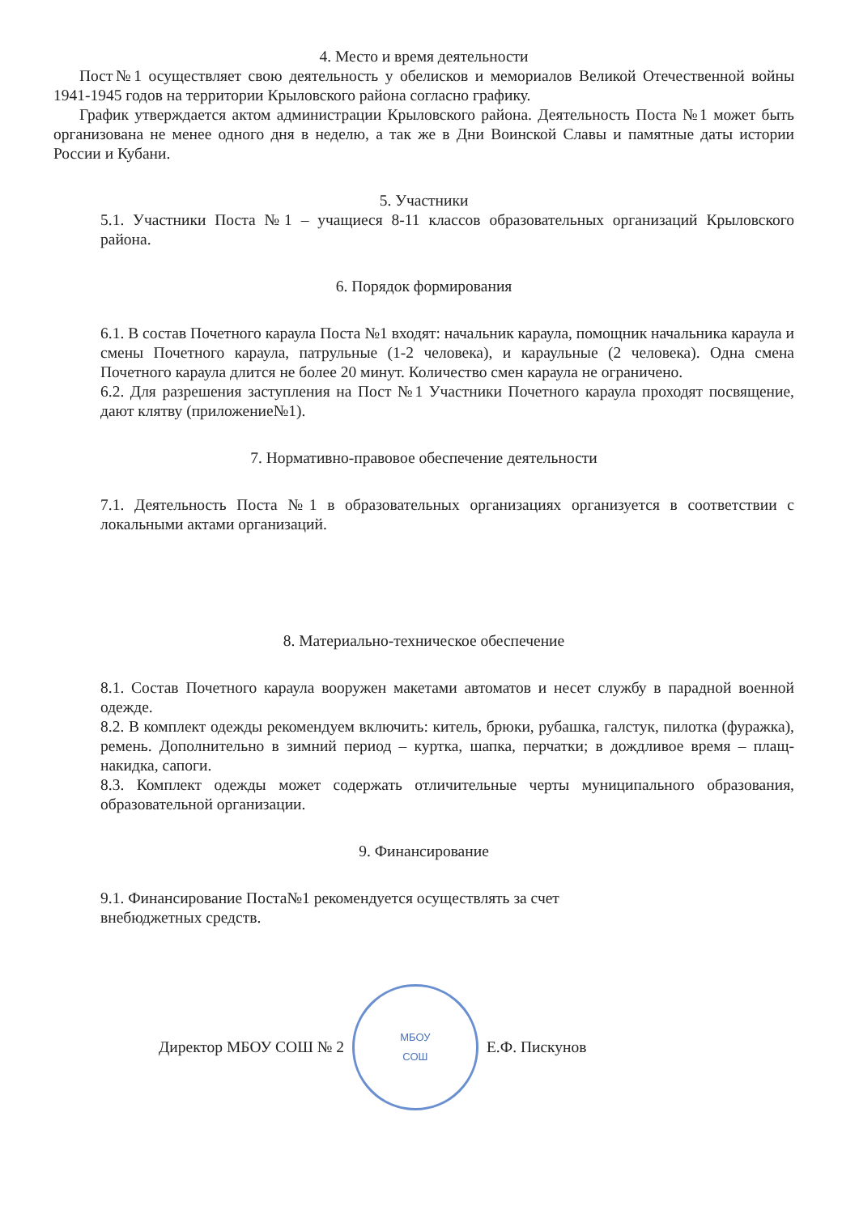4. Место и время деятельности
Пост№1 осуществляет свою деятельность у обелисков и мемориалов Великой Отечественной войны 1941-1945 годов на территории Крыловского района согласно графику.
График утверждается актом администрации Крыловского района. Деятельность Поста №1 может быть организована не менее одного дня в неделю, а так же в Дни Воинской Славы и памятные даты истории России и Кубани.
5. Участники
5.1. Участники Поста №1 – учащиеся 8-11 классов образовательных организаций Крыловского района.
6. Порядок формирования
6.1. В состав Почетного караула Поста №1 входят: начальник караула, помощник начальника караула и смены Почетного караула, патрульные (1-2 человека), и караульные (2 человека). Одна смена Почетного караула длится не более 20 минут. Количество смен караула не ограничено.
6.2. Для разрешения заступления на Пост №1 Участники Почетного караула проходят посвящение, дают клятву (приложение№1).
7. Нормативно-правовое обеспечение деятельности
7.1. Деятельность Поста №1 в образовательных организациях организуется в соответствии с локальными актами организаций.
8. Материально-техническое обеспечение
8.1. Состав Почетного караула вооружен макетами автоматов и несет службу в парадной военной одежде.
8.2. В комплект одежды рекомендуем включить: китель, брюки, рубашка, галстук, пилотка (фуражка), ремень. Дополнительно в зимний период – куртка, шапка, перчатки; в дождливое время – плащ-накидка, сапоги.
8.3. Комплект одежды может содержать отличительные черты муниципального образования, образовательной организации.
9. Финансирование
9.1. Финансирование Поста№1 рекомендуется осуществлять за счет
внебюджетных средств.
Директор МБОУ СОШ № 2
МБОУ
СОШ
Е.Ф. Пискунов